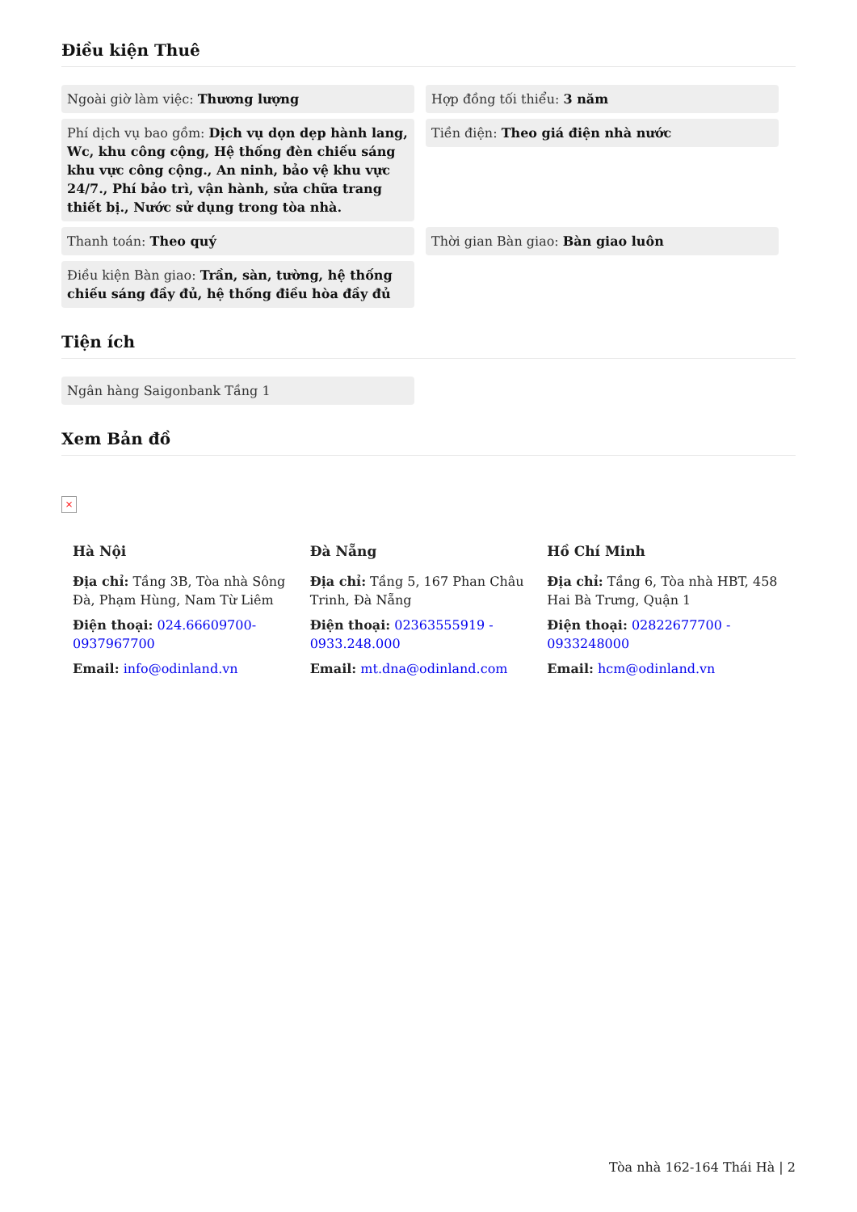Điều kiện Thuê
Ngoài giờ làm việc: Thương lượng
Hợp đồng tối thiểu: 3 năm
Phí dịch vụ bao gồm: Dịch vụ dọn dẹp hành lang, Wc, khu công cộng, Hệ thống đèn chiếu sáng khu vực công cộng., An ninh, bảo vệ khu vực 24/7., Phí bảo trì, vận hành, sửa chữa trang thiết bị., Nước sử dụng trong tòa nhà.
Tiền điện: Theo giá điện nhà nước
Thanh toán: Theo quý
Thời gian Bàn giao: Bàn giao luôn
Điều kiện Bàn giao: Trần, sàn, tường, hệ thống chiếu sáng đầy đủ, hệ thống điều hòa đầy đủ
Tiện ích
Ngân hàng Saigonbank Tầng 1
Xem Bản đồ
×
Hà Nội
Địa chỉ: Tầng 3B, Tòa nhà Sông Đà, Phạm Hùng, Nam Từ Liêm
Điện thoại: 024.66609700-0937967700
Email: info@odinland.vn
Đà Nẵng
Địa chỉ: Tầng 5, 167 Phan Châu Trinh, Đà Nẵng
Điện thoại: 02363555919 - 0933.248.000
Email: mt.dna@odinland.com
Hồ Chí Minh
Địa chỉ: Tầng 6, Tòa nhà HBT, 458 Hai Bà Trưng, Quận 1
Điện thoại: 02822677700 - 0933248000
Email: hcm@odinland.vn
Tòa nhà 162-164 Thái Hà | 2